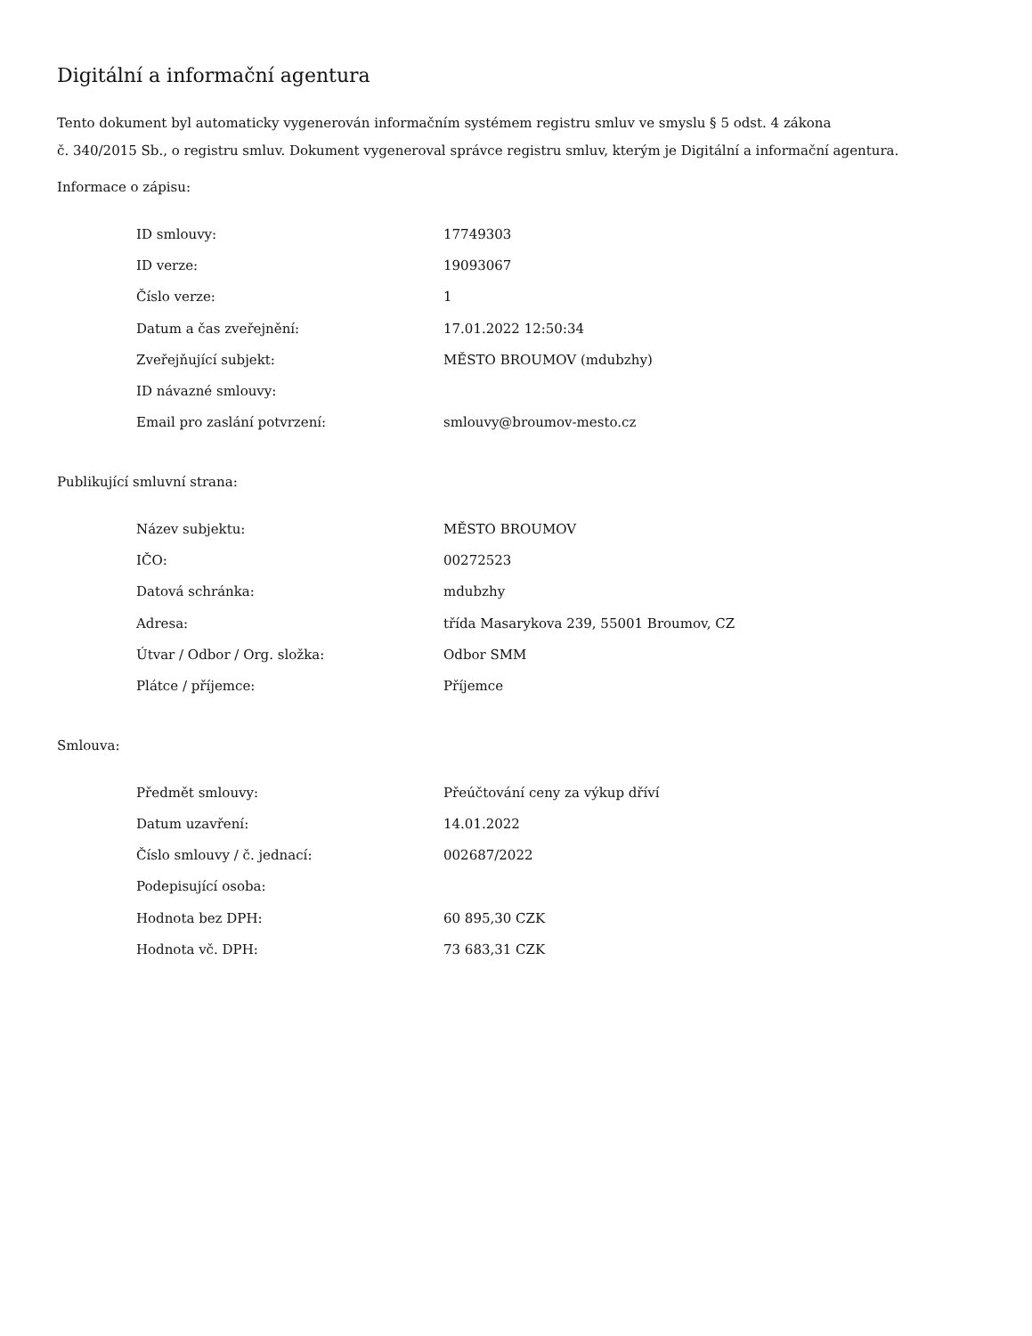Digitální a informační agentura
Tento dokument byl automaticky vygenerován informačním systémem registru smluv ve smyslu § 5 odst. 4 zákona
č. 340/2015 Sb., o registru smluv. Dokument vygeneroval správce registru smluv, kterým je Digitální a informační agentura.
Informace o zápisu:
| ID smlouvy: | 17749303 |
| ID verze: | 19093067 |
| Číslo verze: | 1 |
| Datum a čas zveřejnění: | 17.01.2022 12:50:34 |
| Zveřejňující subjekt: | MĚSTO BROUMOV (mdubzhy) |
| ID návazné smlouvy: | |
| Email pro zaslání potvrzení: | smlouvy@broumov-mesto.cz |
Publikující smluvní strana:
| Název subjektu: | MĚSTO BROUMOV |
| IČO: | 00272523 |
| Datová schránka: | mdubzhy |
| Adresa: | třída Masarykova 239, 55001 Broumov, CZ |
| Útvar / Odbor / Org. složka: | Odbor SMM |
| Plátce / příjemce: | Příjemce |
Smlouva:
| Předmět smlouvy: | Přeúčtování ceny za výkup dříví |
| Datum uzavření: | 14.01.2022 |
| Číslo smlouvy / č. jednací: | 002687/2022 |
| Podepisující osoba: | |
| Hodnota bez DPH: | 60 895,30 CZK |
| Hodnota vč. DPH: | 73 683,31 CZK |